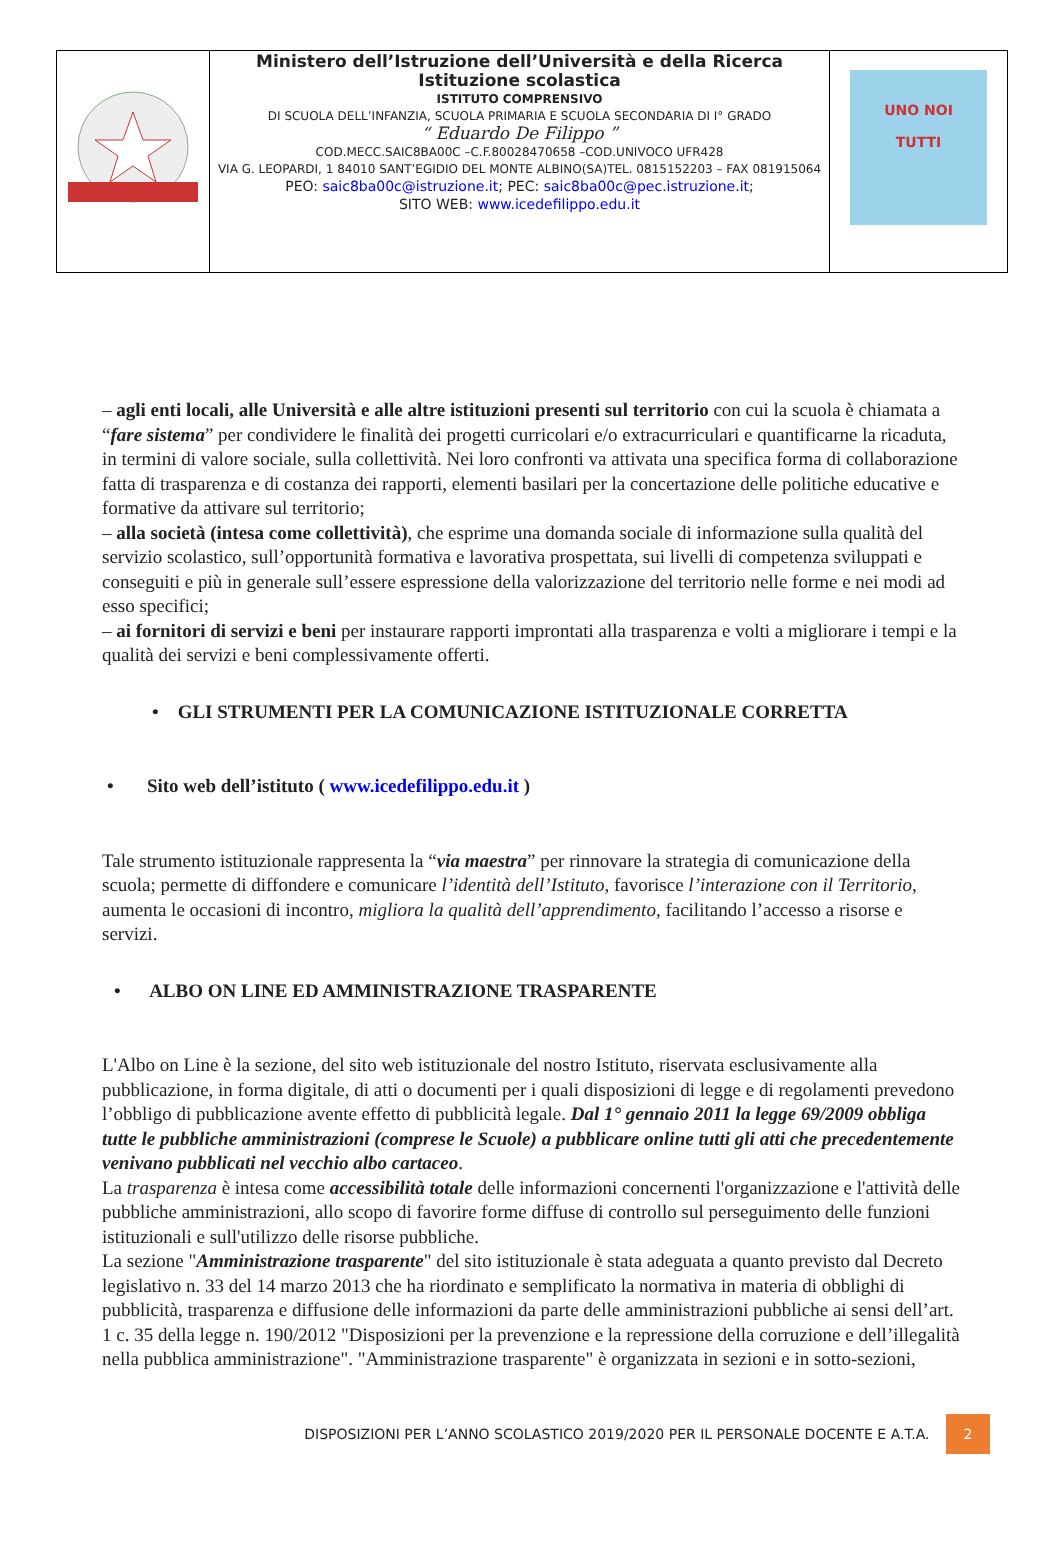| | Ministero dell’Istruzione dell’Università e della Ricerca Istituzione scolastica ISTITUTO COMPRENSIVO DI SCUOLA DELL’INFANZIA, SCUOLA PRIMARIA E SCUOLA SECONDARIA DI I° GRADO “ Eduardo De Filippo ” COD.MECC.SAIC8BA00C –C.F.80028470658 –COD.UNIVOCO UFR428 VIA G. LEOPARDI, 1 84010 SANT’EGIDIO DEL MONTE ALBINO(SA)TEL. 0815152203 – FAX 081915064 PEO: saic8ba00c@istruzione.it ; PEC: saic8ba00c@pec.istruzione.it ; SITO WEB: www.icedefilippo.edu.it | UNO NOI TUTTI |
– agli enti locali, alle Università e alle altre istituzioni presenti sul territorio con cui la scuola è chiamata a “fare sistema” per condividere le finalità dei progetti curricolari e/o extracurriculari e quantificarne la ricaduta, in termini di valore sociale, sulla collettività. Nei loro confronti va attivata una specifica forma di collaborazione fatta di trasparenza e di costanza dei rapporti, elementi basilari per la concertazione delle politiche educative e formative da attivare sul territorio;
– alla società (intesa come collettività), che esprime una domanda sociale di informazione sulla qualità del servizio scolastico, sull’opportunità formativa e lavorativa prospettata, sui livelli di competenza sviluppati e conseguiti e più in generale sull’essere espressione della valorizzazione del territorio nelle forme e nei modi ad esso specifici;
– ai fornitori di servizi e beni per instaurare rapporti improntati alla trasparenza e volti a migliorare i tempi e la qualità dei servizi e beni complessivamente offerti.
• GLI STRUMENTI PER LA COMUNICAZIONE ISTITUZIONALE CORRETTA
• Sito web dell’istituto ( www.icedefilippo.edu.it )
Tale strumento istituzionale rappresenta la “via maestra” per rinnovare la strategia di comunicazione della scuola; permette di diffondere e comunicare l’identità dell’Istituto, favorisce l’interazione con il Territorio, aumenta le occasioni di incontro, migliora la qualità dell’apprendimento, facilitando l’accesso a risorse e servizi.
• ALBO ON LINE ED AMMINISTRAZIONE TRASPARENTE
L'Albo on Line è la sezione, del sito web istituzionale del nostro Istituto, riservata esclusivamente alla pubblicazione, in forma digitale, di atti o documenti per i quali disposizioni di legge e di regolamenti prevedono l’obbligo di pubblicazione avente effetto di pubblicità legale. Dal 1° gennaio 2011 la legge 69/2009 obbliga tutte le pubbliche amministrazioni (comprese le Scuole) a pubblicare online tutti gli atti che precedentemente venivano pubblicati nel vecchio albo cartaceo.
La trasparenza è intesa come accessibilità totale delle informazioni concernenti l'organizzazione e l'attività delle pubbliche amministrazioni, allo scopo di favorire forme diffuse di controllo sul perseguimento delle funzioni istituzionali e sull'utilizzo delle risorse pubbliche.
La sezione "Amministrazione trasparente" del sito istituzionale è stata adeguata a quanto previsto dal Decreto legislativo n. 33 del 14 marzo 2013 che ha riordinato e semplificato la normativa in materia di obblighi di pubblicità, trasparenza e diffusione delle informazioni da parte delle amministrazioni pubbliche ai sensi dell’art. 1 c. 35 della legge n. 190/2012 "Disposizioni per la prevenzione e la repressione della corruzione e dell’illegalità nella pubblica amministrazione". "Amministrazione trasparente" è organizzata in sezioni e in sotto-sezioni,
DISPOSIZIONI PER L’ANNO SCOLASTICO 2019/2020 PER IL PERSONALE DOCENTE E A.T.A. 2